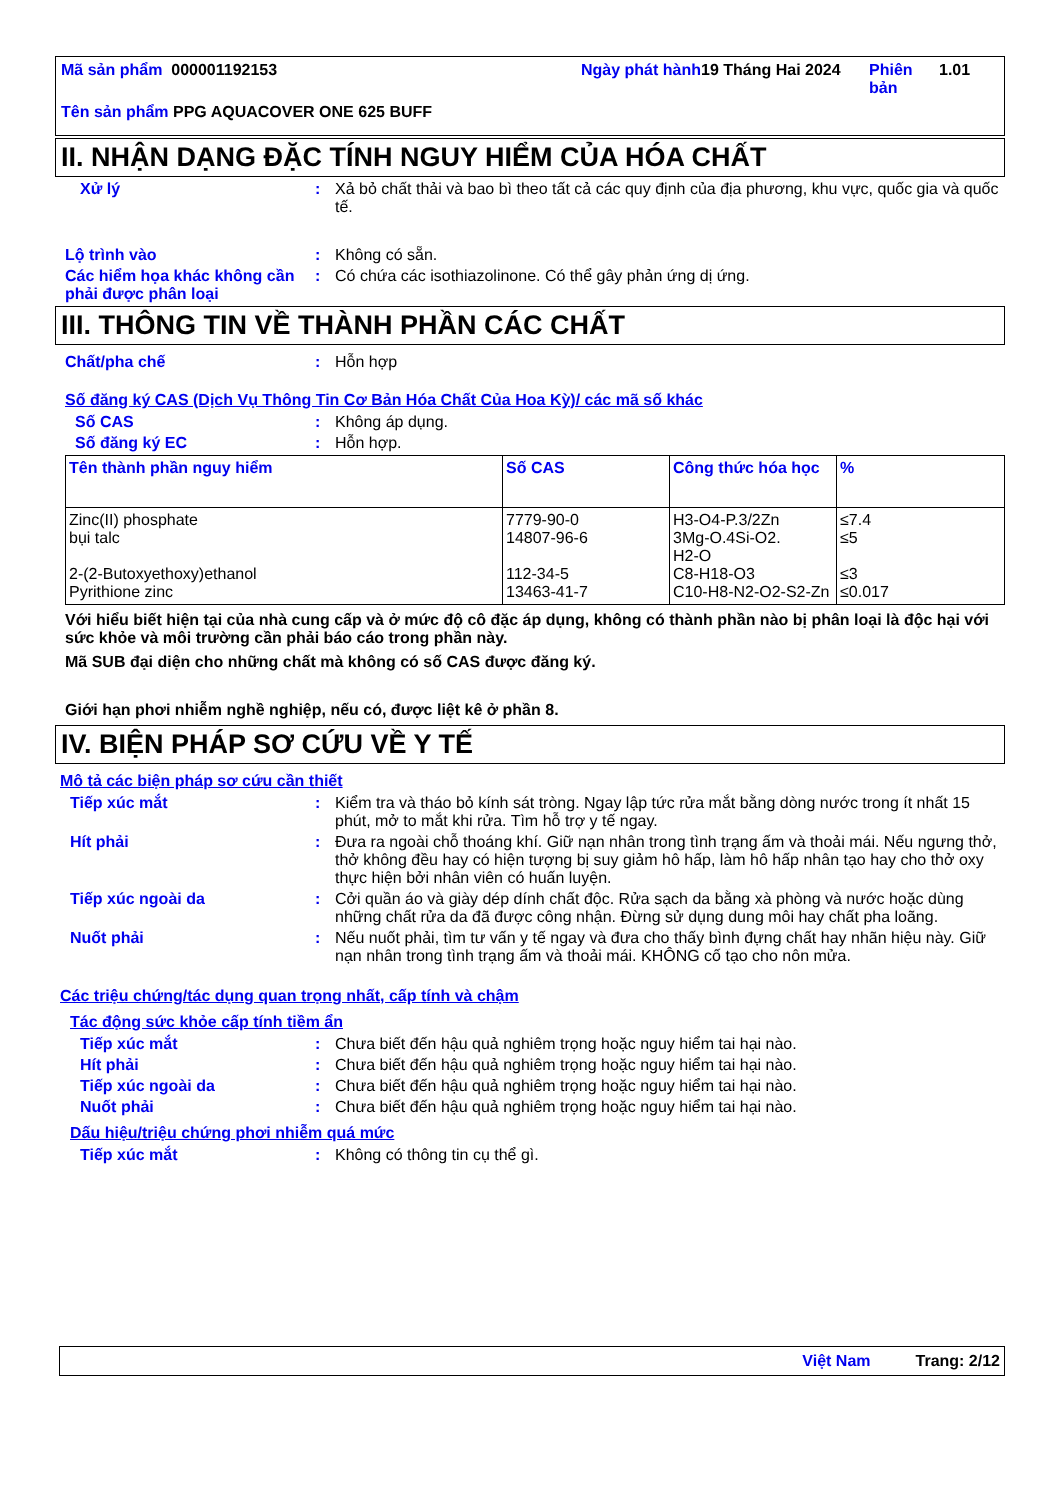Mã sản phẩm 000001192153 Ngày phát hành
19 Tháng Hai 2024 Phiên bản
1.01
Tên sản phẩm PPG AQUACOVER ONE 625 BUFF
II. NHẬN DẠNG ĐẶC TÍNH NGUY HIỂM CỦA HÓA CHẤT
Xử lý : Xả bỏ chất thải và bao bì theo tất cả các quy định của địa phương, khu vực, quốc gia và quốc tế.
Lộ trình vào : Không có sẵn.
Các hiểm họa khác không cần phải được phân loại
: Có chứa các isothiazolinone. Có thể gây phản ứng dị ứng.
III. THÔNG TIN VỀ THÀNH PHẦN CÁC CHẤT
Chất/pha chế : Hỗn hợp
Số đăng ký CAS (Dịch Vụ Thông Tin Cơ Bản Hóa Chất Của Hoa Kỳ)/ các mã số khác
Số CAS : Không áp dụng.
Số đăng ký EC : Hỗn hợp.
| Tên thành phần nguy hiểm | Số CAS | Công thức hóa học | % |
| --- | --- | --- | --- |
| Zinc(II) phosphate bụi talc 2-(2-Butoxyethoxy)ethanol Pyrithione zinc | 7779-90-0 14807-96-6 112-34-5 13463-41-7 | H3-O4-P.3/2Zn 3Mg-O.4Si-O2. H2-O C8-H18-O3 C10-H8-N2-O2-S2-Zn | ≤7.4 ≤5 ≤3 ≤0.017 |
Với hiểu biết hiện tại của nhà cung cấp và ở mức độ cô đặc áp dụng, không có thành phần nào bị phân loại là độc hại với sức khỏe và môi trường cần phải báo cáo trong phần này.
Mã SUB đại diện cho những chất mà không có số CAS được đăng ký.
Giới hạn phơi nhiễm nghề nghiệp, nếu có, được liệt kê ở phần 8.
IV. BIỆN PHÁP SƠ CỨU VỀ Y TẾ
Mô tả các biện pháp sơ cứu cần thiết
Tiếp xúc mắt : Kiểm tra và tháo bỏ kính sát tròng. Ngay lập tức rửa mắt bằng dòng nước trong ít nhất 15 phút, mở to mắt khi rửa. Tìm hỗ trợ y tế ngay.
Hít phải : Đưa ra ngoài chỗ thoáng khí. Giữ nạn nhân trong tình trạng ấm và thoải mái. Nếu ngưng thở, thở không đều hay có hiện tượng bị suy giảm hô hấp, làm hô hấp nhân tạo hay cho thở oxy thực hiện bởi nhân viên có huấn luyện.
Tiếp xúc ngoài da : Cởi quần áo và giày dép dính chất độc. Rửa sạch da bằng xà phòng và nước hoặc dùng những chất rửa da đã được công nhận. Đừng sử dụng dung môi hay chất pha loãng.
Nuốt phải : Nếu nuốt phải, tìm tư vấn y tế ngay và đưa cho thấy bình đựng chất hay nhãn hiệu này. Giữ nạn nhân trong tình trạng ấm và thoải mái. KHÔNG cố tạo cho nôn mửa.
Các triệu chứng/tác dụng quan trọng nhất, cấp tính và chậm
Tác động sức khỏe cấp tính tiềm ẩn
Tiếp xúc mắt : Chưa biết đến hậu quả nghiêm trọng hoặc nguy hiểm tai hại nào.
Hít phải : Chưa biết đến hậu quả nghiêm trọng hoặc nguy hiểm tai hại nào.
Tiếp xúc ngoài da : Chưa biết đến hậu quả nghiêm trọng hoặc nguy hiểm tai hại nào.
Nuốt phải : Chưa biết đến hậu quả nghiêm trọng hoặc nguy hiểm tai hại nào.
Dấu hiệu/triệu chứng phơi nhiễm quá mức
Tiếp xúc mắt : Không có thông tin cụ thể gì.
Việt Nam Trang: 2/12